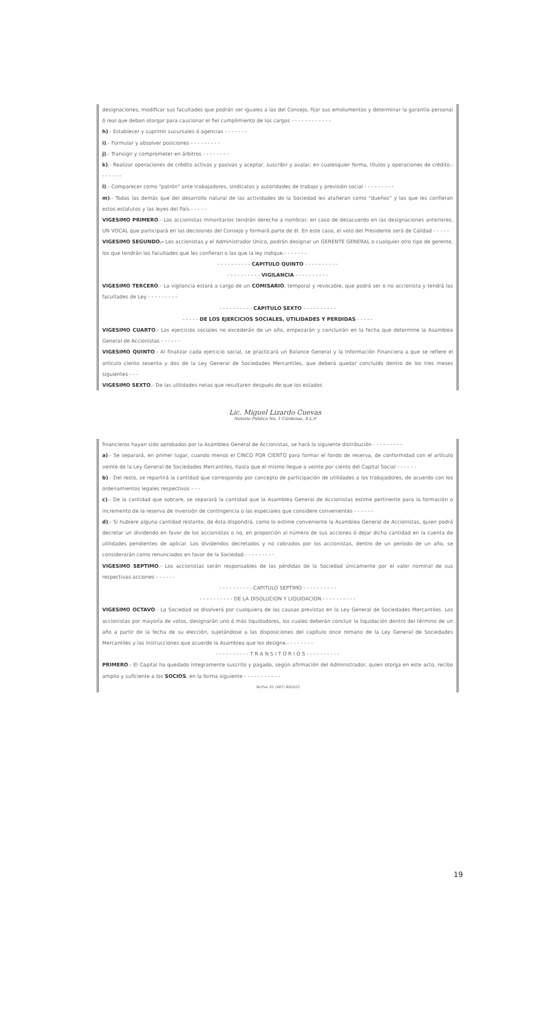designaciones, modificar sus facultades que podrán ser iguales a las del Consejo, fijar sus emolumentos y determinar la garantía personal ó real que deban otorgar para caucionar el fiel cumplimiento de los cargos - - - - - - - - - - - -
h).- Establecer y suprimir sucursales ó agencias - - - - - - -
i).- Formular y absolver posiciones - - - - - - - - -
j).- Transigir y comprometer en árbitros - - - - - - - -
k).- Realizar operaciones de crédito activas y pasivas y aceptar, suscribir y avalar, en cualesquier forma, títulos y operaciones de crédito.- - - - - - -
l).- Comparecer como "patrón" ante trabajadores, sindicatos y autoridades de trabajo y previsión social - - - - - - - - -
m).- Todas las demás que del desarrollo natural de las actividades de la Sociedad les atañeran como "dueños" y las que les confieran estos estatutos y las leyes del País.- - - - -
VIGESIMO PRIMERO.- Los accionistas minoritarios tendrán derecho a nombrar, en caso de desacuerdo en las designaciones anteriores, UN VOCAL que participará en las decisiones del Consejo y formará parte de él. En este caso, el voto del Presidente será de Calidad - - - - -
VIGESIMO SEGUNDO.- Los accionistas y el Administrador Unico, podrán designar un GERENTE GENERAL o cualquier otro tipo de gerente, los que tendrán las facultades que les confieran o las que la ley indique.- - - - - - -
- - - - - - - - - - CAPITULO QUINTO - - - - - - - - - -
- - - - - - - - - - VIGILANCIA - - - - - - - - - -
VIGESIMO TERCERO.- La vigilancia estará a cargo de un COMISARIO, temporal y revocable, que podrá ser o no accionista y tendrá las facultades de Ley - - - - - - - - -
- - - - - - - - - - CAPITULO SEXTO - - - - - - - - - -
- - - - - DE LOS EJERCICIOS SOCIALES, UTILIDADES Y PERDIDAS - - - - -
VIGESIMO CUARTO.- Los ejercicios sociales no excederán de un año, empezarán y concluirán en la fecha que determine la Asamblea General de Accionistas - - - - - -
VIGESIMO QUINTO.- Al finalizar cada ejercicio social, se practicará un Balance General y la Información Financiera a que se refiere el artículo ciento sesenta y dos de la Ley General de Sociedades Mercantiles, que deberá quedar concluido dentro de los tres meses siguientes - - -
VIGESIMO SEXTO.- De las utilidades netas que resultaren después de que los estados
Lic. Miguel Lizardo Cuevas
Notario Público No. 1 Cárdenas, S.L.P.
financieros hayan sido aprobados por la Asamblea General de Accionistas, se hará la siguiente distribución - - - - - - - - -
a).- Se separará, en primer lugar, cuando menos el CINCO POR CIENTO para formar el fondo de reserva, de conformidad con el artículo veinte de la Ley General de Sociedades Mercantiles, hasta que el mismo llegue a veinte por ciento del Capital Social - - - - - -
b).- Del resto, se repartirá la cantidad que corresponda por concepto de participación de utilidades a los trabajadores, de acuerdo con los ordenamientos legales respectivos - - -
c).- De la cantidad que sobrare, se separará la cantidad que la Asamblea General de Accionistas estime pertinente para la formación o incremento de la reserva de inversión de contingencia o las especiales que considere convenientes - - - - - -
d).- Si hubiere alguna cantidad restante, de ésta dispondrá, como lo estime conveniente la Asamblea General de Accionistas, quien podrá decretar un dividendo en favor de los accionistas o no, en proporción al número de sus acciones ó dejar dicha cantidad en la cuenta de utilidades pendientes de aplicar. Los dividendos decretados y no cobrados por los accionistas, dentro de un período de un año, se considerarán como renunciados en favor de la Sociedad.- - - - - - - - -
VIGESIMO SEPTIMO.- Los accionistas serán responsables de las pérdidas de la Sociedad únicamente por el valor nominal de sus respectivas acciones - - - - - -
- - - - - - - - - - CAPITULO SEPTIMO - - - - - - - - - -
- - - - - - - - - - DE LA DISOLUCION Y LIQUIDACION - - - - - - - - - -
VIGESIMO OCTAVO.- La Sociedad se disolverá por cualquiera de las causas previstas en la Ley General de Sociedades Mercantiles. Los accionistas por mayoría de votos, designarán uno ó más liquidadores, los cuales deberán concluir la liquidación dentro del término de un año a partir de la fecha de su elección, sujetándose a las disposiciones del capítulo once romano de la Ley General de Sociedades Mercantiles y las instrucciones que acuerde la Asamblea que los designe.- - - - - - - -
- - - - - - - - - - T R A N S I T O R I O S - - - - - - - - - -
PRIMERO.- El Capital ha quedado íntegramente suscrito y pagado, según afirmación del Administrador, quien otorga en este acto, recibo amplio y suficiente a los SOCIOS, en la forma siguiente - - - - - - - - - - -
Tel/Fax 01 (487) 892022
19